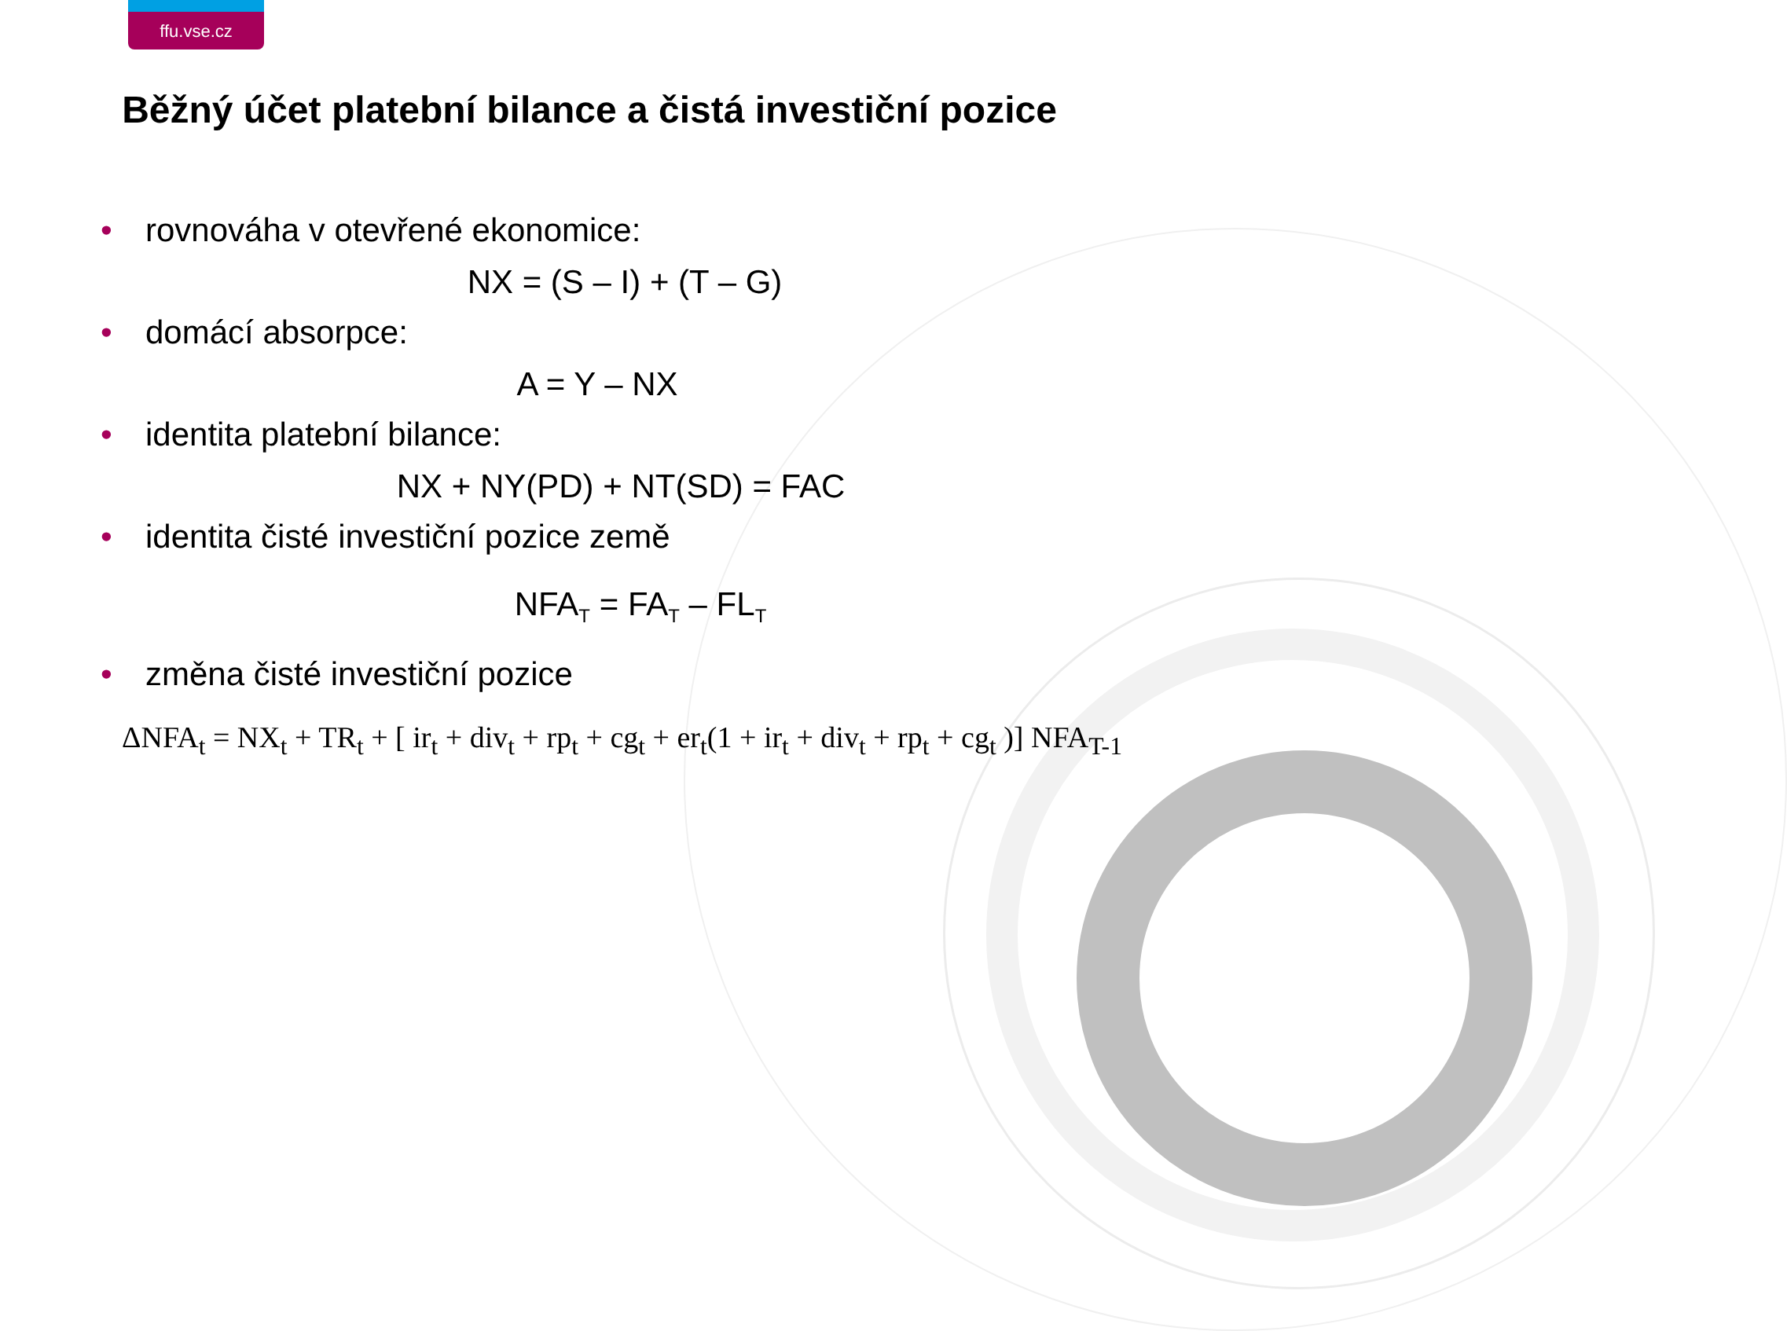ffu.vse.cz
Běžný účet platební bilance a čistá investiční pozice
• rovnováha v otevřené ekonomice:
NX = (S – I) + (T – G)
• domácí absorpce:
A = Y – NX
• identita platební bilance:
NX + NY(PD) + NT(SD) = FAC
• identita čisté investiční pozice země
NFA<sub>T</sub> = FA<sub>T</sub> – FL<sub>T</sub>
• změna čisté investiční pozice
ΔNFA<sub>t</sub> = NX<sub>t</sub> + TR<sub>t</sub> + [ ir<sub>t</sub> + div<sub>t</sub> + rp<sub>t</sub> + cg<sub>t</sub> + er<sub>t</sub>(1 + ir<sub>t</sub> + div<sub>t</sub> + rp<sub>t</sub> + cg<sub>t</sub> )] NFA<sub>T-1</sub>